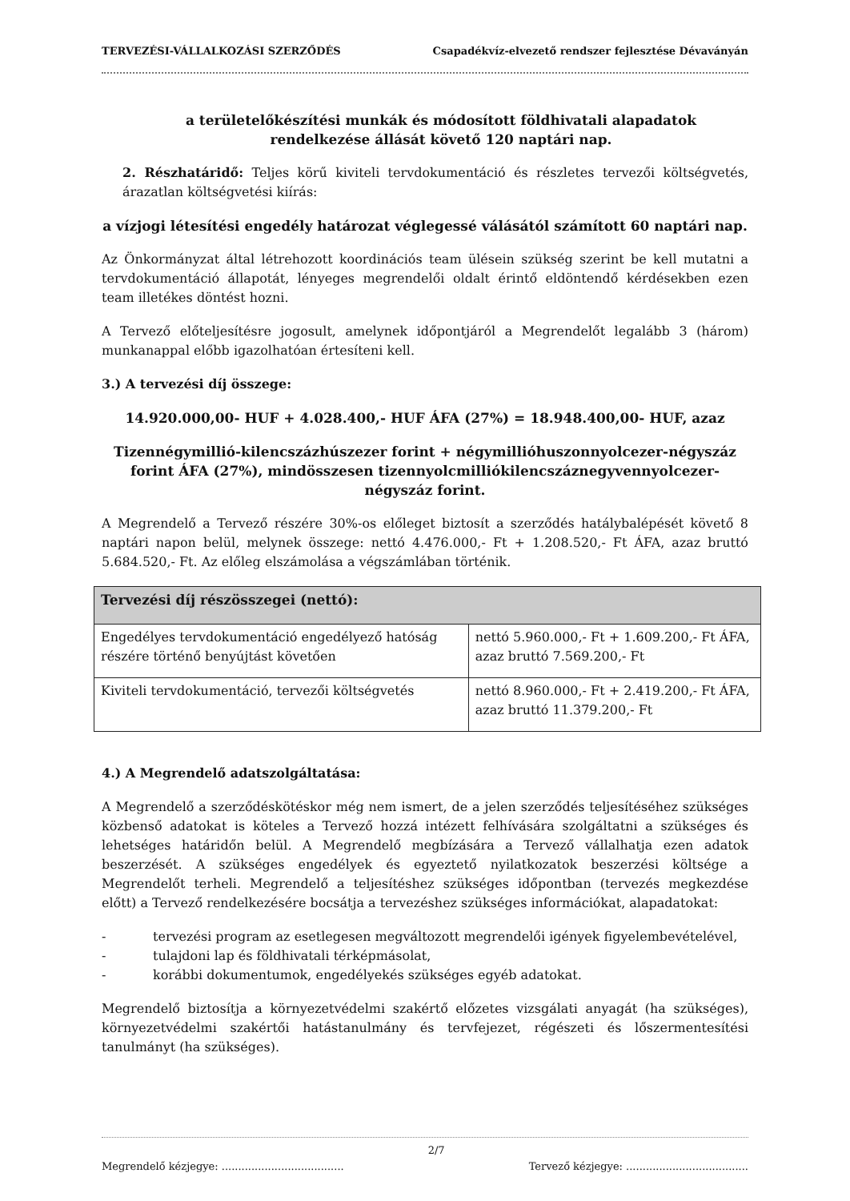TERVEZÉSI-VÁLLALKOZÁSI SZERZŐDÉS Csapadékvíz-elvezető rendszer fejlesztése Dévaványán
a területelőkészítési munkák és módosított földhivatali alapadatok rendelkezése állását követő 120 naptári nap.
2. Részhatáridő: Teljes körű kiviteli tervdokumentáció és részletes tervezői költségvetés, árazatlan költségvetési kiírás:
a vízjogi létesítési engedély határozat véglegessé válásától számított 60 naptári nap.
Az Önkormányzat által létrehozott koordinációs team ülésein szükség szerint be kell mutatni a tervdokumentáció állapotát, lényeges megrendelői oldalt érintő eldöntendő kérdésekben ezen team illetékes döntést hozni.
A Tervező előteljesítésre jogosult, amelynek időpontjáról a Megrendelőt legalább 3 (három) munkanappal előbb igazolhatóan értesíteni kell.
3.) A tervezési díj összege:
14.920.000,00- HUF + 4.028.400,- HUF ÁFA (27%) = 18.948.400,00- HUF, azaz
Tizennégymillió-kilencszázhúszezer forint + négymillióhuszonnyolcezer-négyszáz forint ÁFA (27%), mindösszesen tizennyolcmilliókilencszáznegyvennyolcezer-négyszáz forint.
A Megrendelő a Tervező részére 30%-os előleget biztosít a szerződés hatálybalépését követő 8 naptári napon belül, melynek összege: nettó 4.476.000,- Ft + 1.208.520,- Ft ÁFA, azaz bruttó 5.684.520,- Ft. Az előleg elszámolása a végszámlában történik.
| Tervezési díj részösszegei (nettó): | |
| --- | --- |
| Engedélyes tervdokumentáció engedélyező hatóság részére történő benyújtást követően | nettó 5.960.000,- Ft + 1.609.200,- Ft ÁFA, azaz bruttó 7.569.200,- Ft |
| Kiviteli tervdokumentáció, tervezői költségvetés | nettó 8.960.000,- Ft + 2.419.200,- Ft ÁFA, azaz bruttó 11.379.200,- Ft |
4.) A Megrendelő adatszolgáltatása:
A Megrendelő a szerződéskötéskor még nem ismert, de a jelen szerződés teljesítéséhez szükséges közbenső adatokat is köteles a Tervező hozzá intézett felhívására szolgáltatni a szükséges és lehetséges határidőn belül. A Megrendelő megbízására a Tervező vállalhatja ezen adatok beszerzését. A szükséges engedélyek és egyeztető nyilatkozatok beszerzési költsége a Megrendelőt terheli. Megrendelő a teljesítéshez szükséges időpontban (tervezés megkezdése előtt) a Tervező rendelkezésére bocsátja a tervezéshez szükséges információkat, alapadatokat:
- tervezési program az esetlegesen megváltozott megrendelői igények figyelembevételével,
- tulajdoni lap és földhivatali térképmásolat,
- korábbi dokumentumok, engedélyekés szükséges egyéb adatokat.
Megrendelő biztosítja a környezetvédelmi szakértő előzetes vizsgálati anyagát (ha szükséges), környezetvédelmi szakértői hatástanulmány és tervfejezet, régészeti és lőszermentesítési tanulmányt (ha szükséges).
Megrendelő kézjegye: ..................................... 2/7 Tervező kézjegye: .....................................